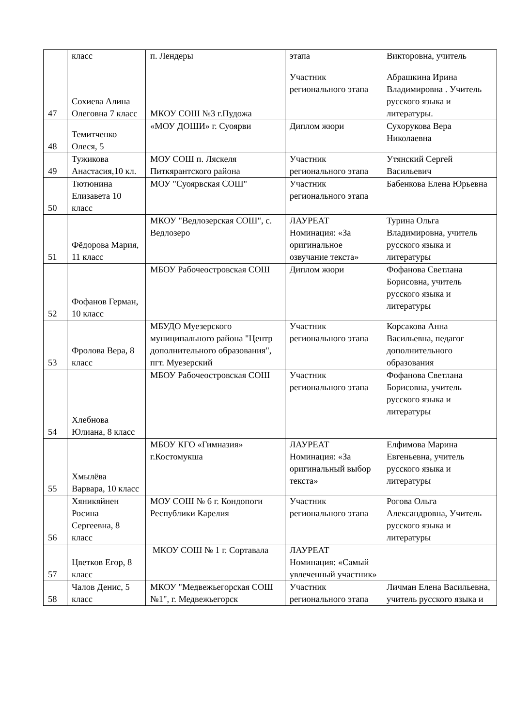| | класс | п. Лендеры | этапа | Викторовна, учитель |
| 47 | Сохиева Алина Олеговна 7 класс | МКОУ СОШ №3 г.Пудожа | Участник регионального этапа | Абрашкина Ирина Владимировна . Учитель русского языка и литературы. |
| 48 | Темитченко Олеся, 5 | «МОУ ДОШИ» г. Суоярви | Диплом жюри | Сухорукова Вера Николаевна |
| 49 | Тужикова Анастасия,10 кл. | МОУ СОШ п. Ляскеля Питкярантского района | Участник регионального этапа | Утянский Сергей Васильевич |
| 50 | Тютюнина Елизавета 10 класс | МОУ "Суоярвская СОШ" | Участник регионального этапа | Бабенкова Елена Юрьевна |
| 51 | Фёдорова Мария, 11 класс | МКОУ "Ведлозерская СОШ", с. Ведлозеро | ЛАУРЕАТ Номинация: «За оригинальное озвучание текста» | Турина Ольга Владимировна, учитель русского языка и литературы |
| 52 | Фофанов Герман, 10 класс | МБОУ Рабочеостровская СОШ | Диплом жюри | Фофанова Светлана Борисовна, учитель русского языка и литературы |
| 53 | Фролова Вера, 8 класс | МБУДО Муезерского муниципального района "Центр дополнительного образования", пгт. Муезерский | Участник регионального этапа | Корсакова Анна Васильевна, педагог дополнительного образования |
| 54 | Хлебнова Юлиана, 8 класс | МБОУ Рабочеостровская СОШ | Участник регионального этапа | Фофанова Светлана Борисовна, учитель русского языка и литературы |
| 55 | Хмылёва Варвара, 10 класс | МБОУ КГО «Гимназия» г.Костомукша | ЛАУРЕАТ Номинация: «За оригинальный выбор текста» | Елфимова Марина Евгеньевна, учитель русского языка и литературы |
| 56 | Хяникяйнен Росина Сергеевна, 8 класс | МОУ СОШ № 6 г. Кондопоги Республики Карелия | Участник регионального этапа | Рогова Ольга Александровна, Учитель русского языка и литературы |
| 57 | Цветков Егор, 8 класс | МКОУ СОШ № 1 г. Сортавала | ЛАУРЕАТ Номинация: «Самый увлеченный участник» | |
| 58 | Чалов Денис, 5 класс | МКОУ "Медвежьегорская СОШ №1", г. Медвежьегорск | Участник регионального этапа | Личман Елена Васильевна, учитель русского языка и |